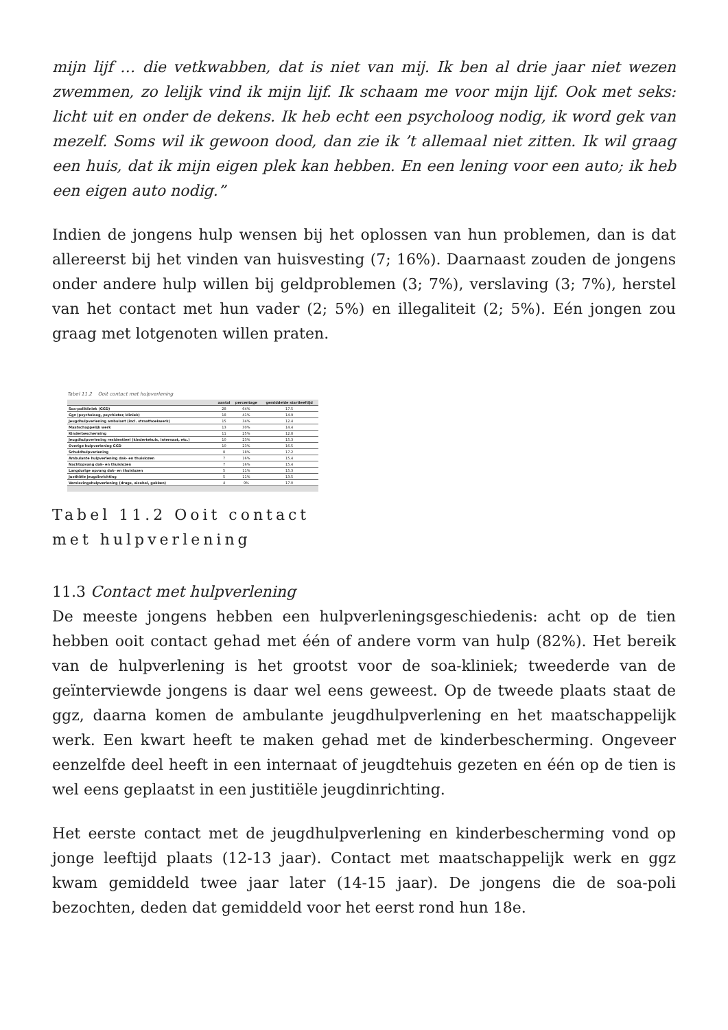mijn lijf … die vetkwabben, dat is niet van mij. Ik ben al drie jaar niet wezen zwemmen, zo lelijk vind ik mijn lijf. Ik schaam me voor mijn lijf. Ook met seks: licht uit en onder de dekens. Ik heb echt een psycholoog nodig, ik word gek van mezelf. Soms wil ik gewoon dood, dan zie ik ’t allemaal niet zitten. Ik wil graag een huis, dat ik mijn eigen plek kan hebben. En een lening voor een auto; ik heb een eigen auto nodig.”
Indien de jongens hulp wensen bij het oplossen van hun problemen, dan is dat allereerst bij het vinden van huisvesting (7; 16%). Daarnaast zouden de jongens onder andere hulp willen bij geldproblemen (3; 7%), verslaving (3; 7%), herstel van het contact met hun vader (2; 5%) en illegaliteit (2; 5%). Eén jongen zou graag met lotgenoten willen praten.
Tabel 11.2 Ooit contact met hulpverlening
| | aantal | percentage | gemiddelde startleeftijd |
| --- | --- | --- | --- |
| Soa-polikliniek (GGD) | 28 | 64% | 17.5 |
| Ggz (psycholoog, psychiater, kliniek) | 18 | 41% | 14.9 |
| Jeugdhulpverlening ambulant (incl. straathoekwerk) | 15 | 34% | 12.4 |
| Maatschappelijk werk | 13 | 30% | 14.4 |
| Kinderbescherming | 11 | 25% | 12.8 |
| Jeugdhulpverlening residentieel (kindertehuis, internaat, etc.) | 10 | 23% | 15.3 |
| Overige hulpverlening GGD | 10 | 23% | 16.5 |
| Schuldhulpverlening | 8 | 18% | 17.2 |
| Ambulante hulpverlening dak- en thuislozen | 7 | 16% | 15.4 |
| Nachtopvang dak- en thuislozen | 7 | 16% | 15.4 |
| Langdurige opvang dak- en thuislozen | 5 | 11% | 15.3 |
| Justitiële jeugdinrichting | 5 | 11% | 13.5 |
| Verslavingshulpverlening (drugs, alcohol, gokken) | 4 | 9% | 17.0 |
Tabel 11.2 Ooit contact met hulpverlening
11.3 Contact met hulpverlening
De meeste jongens hebben een hulpverleningsgeschiedenis: acht op de tien hebben ooit contact gehad met één of andere vorm van hulp (82%). Het bereik van de hulpverlening is het grootst voor de soa-kliniek; tweederde van de geïnterviewde jongens is daar wel eens geweest. Op de tweede plaats staat de ggz, daarna komen de ambulante jeugdhulpverlening en het maatschappelijk werk. Een kwart heeft te maken gehad met de kinderbescherming. Ongeveer eenzelfde deel heeft in een internaat of jeugdtehuis gezeten en één op de tien is wel eens geplaatst in een justitiële jeugdinrichting.
Het eerste contact met de jeugdhulpverlening en kinderbescherming vond op jonge leeftijd plaats (12-13 jaar). Contact met maatschappelijk werk en ggz kwam gemiddeld twee jaar later (14-15 jaar). De jongens die de soa-poli bezochten, deden dat gemiddeld voor het eerst rond hun 18e.